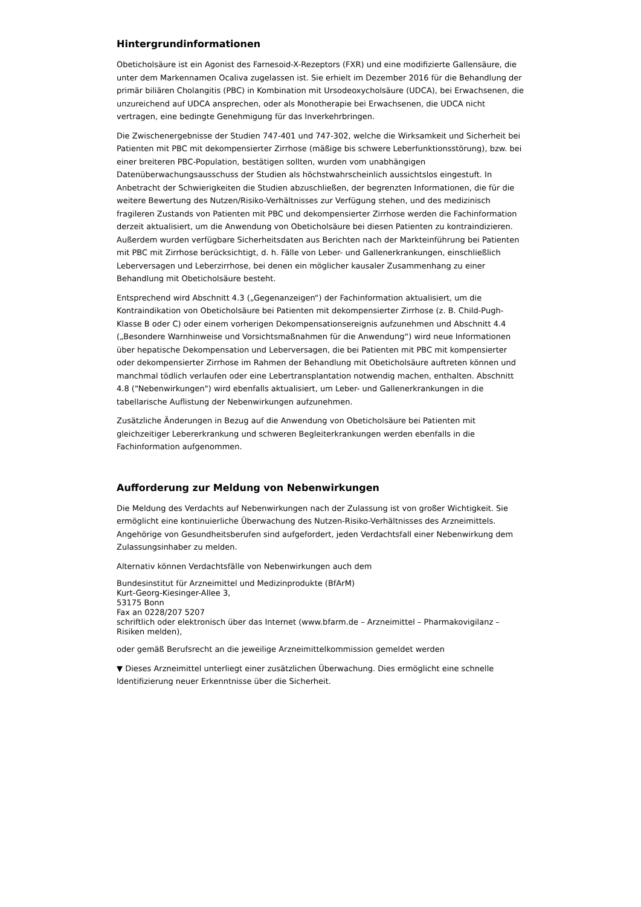Hintergrundinformationen
Obeticholsäure ist ein Agonist des Farnesoid-X-Rezeptors (FXR) und eine modifizierte Gallensäure, die unter dem Markennamen Ocaliva zugelassen ist. Sie erhielt im Dezember 2016 für die Behandlung der primär biliären Cholangitis (PBC) in Kombination mit Ursodeoxycholsäure (UDCA), bei Erwachsenen, die unzureichend auf UDCA ansprechen, oder als Monotherapie bei Erwachsenen, die UDCA nicht vertragen, eine bedingte Genehmigung für das Inverkehrbringen.
Die Zwischenergebnisse der Studien 747-401 und 747-302, welche die Wirksamkeit und Sicherheit bei Patienten mit PBC mit dekompensierter Zirrhose (mäßige bis schwere Leberfunktionsstörung), bzw. bei einer breiteren PBC-Population, bestätigen sollten, wurden vom unabhängigen Datenüberwachungsausschuss der Studien als höchstwahrscheinlich aussichtslos eingestuft. In Anbetracht der Schwierigkeiten die Studien abzuschließen, der begrenzten Informationen, die für die weitere Bewertung des Nutzen/Risiko-Verhältnisses zur Verfügung stehen, und des medizinisch fragileren Zustands von Patienten mit PBC und dekompensierter Zirrhose werden die Fachinformation derzeit aktualisiert, um die Anwendung von Obeticholsäure bei diesen Patienten zu kontraindizieren. Außerdem wurden verfügbare Sicherheitsdaten aus Berichten nach der Markteinführung bei Patienten mit PBC mit Zirrhose berücksichtigt, d. h. Fälle von Leber- und Gallenerkrankungen, einschließlich Leberversagen und Leberzirrhose, bei denen ein möglicher kausaler Zusammenhang zu einer Behandlung mit Obeticholsäure besteht.
Entsprechend wird Abschnitt 4.3 („Gegenanzeigen“) der Fachinformation aktualisiert, um die Kontraindikation von Obeticholsäure bei Patienten mit dekompensierter Zirrhose (z. B. Child-Pugh-Klasse B oder C) oder einem vorherigen Dekompensationsereignis aufzunehmen und Abschnitt 4.4 („Besondere Warnhinweise und Vorsichtsmaßnahmen für die Anwendung“) wird neue Informationen über hepatische Dekompensation und Leberversagen, die bei Patienten mit PBC mit kompensierter oder dekompensierter Zirrhose im Rahmen der Behandlung mit Obeticholsäure auftreten können und manchmal tödlich verlaufen oder eine Lebertransplantation notwendig machen, enthalten. Abschnitt 4.8 ("Nebenwirkungen") wird ebenfalls aktualisiert, um Leber- und Gallenerkrankungen in die tabellarische Auflistung der Nebenwirkungen aufzunehmen.
Zusätzliche Änderungen in Bezug auf die Anwendung von Obeticholsäure bei Patienten mit gleichzeitiger Lebererkrankung und schweren Begleiterkrankungen werden ebenfalls in die Fachinformation aufgenommen.
Aufforderung zur Meldung von Nebenwirkungen
Die Meldung des Verdachts auf Nebenwirkungen nach der Zulassung ist von großer Wichtigkeit. Sie ermöglicht eine kontinuierliche Überwachung des Nutzen-Risiko-Verhältnisses des Arzneimittels. Angehörige von Gesundheitsberufen sind aufgefordert, jeden Verdachtsfall einer Nebenwirkung dem Zulassungsinhaber zu melden.
Alternativ können Verdachtsfälle von Nebenwirkungen auch dem
Bundesinstitut für Arzneimittel und Medizinprodukte (BfArM)
Kurt-Georg-Kiesinger-Allee 3,
53175 Bonn
Fax an 0228/207 5207
schriftlich oder elektronisch über das Internet (www.bfarm.de – Arzneimittel – Pharmakovigilanz – Risiken melden),
oder gemäß Berufsrecht an die jeweilige Arzneimittelkommission gemeldet werden
▼ Dieses Arzneimittel unterliegt einer zusätzlichen Überwachung. Dies ermöglicht eine schnelle Identifizierung neuer Erkenntnisse über die Sicherheit.